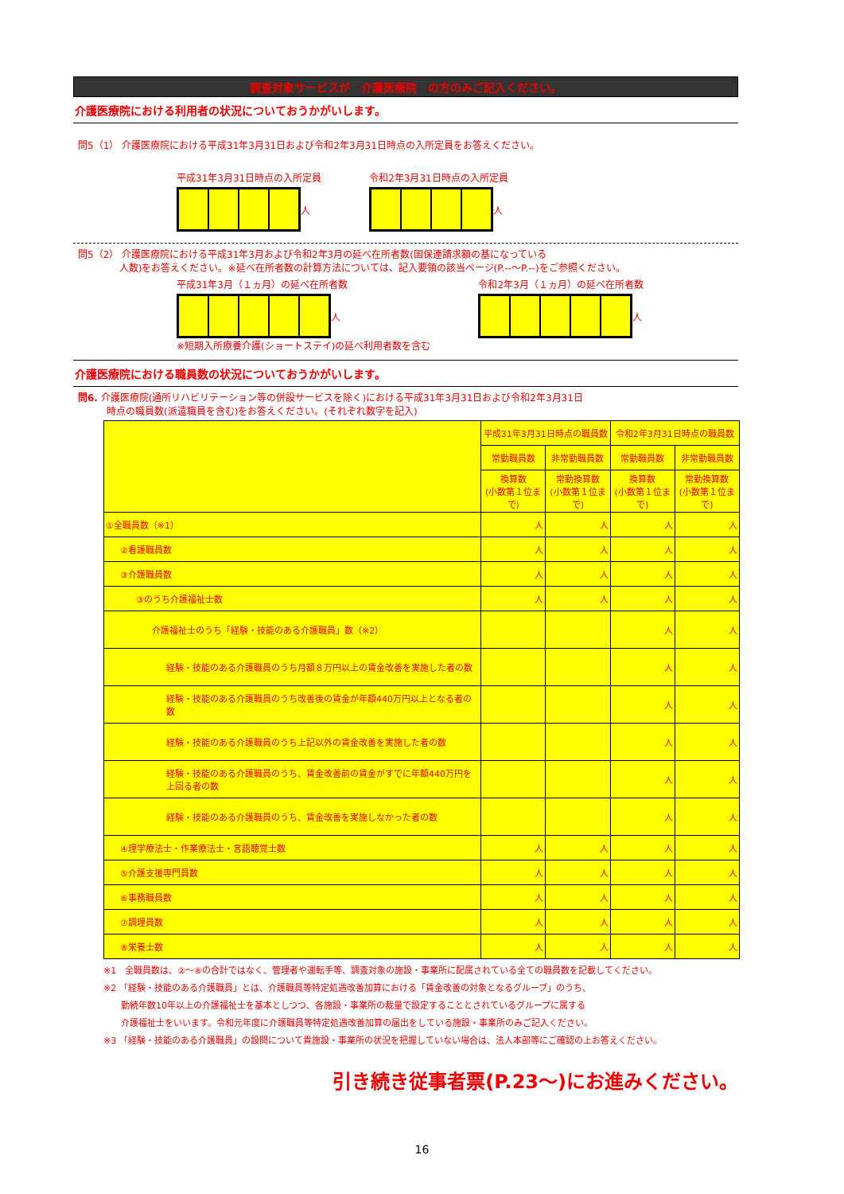調査対象サービスが　介護医療院　の方のみご記入ください。
介護医療院における利用者の状況についておうかがいします。
問5（1） 介護医療院における平成31年3月31日および令和2年3月31日時点の入所定員をお答えください。
平成31年3月31日時点の入所定員
人
令和2年3月31日時点の入所定員
人
問5（2） 介護医療院における平成31年3月および令和2年3月の延べ在所者数(国保連請求額の基になっている
　　　　 人数)をお答えください。※延べ在所者数の計算方法については、記入要領の該当ページ(P.--～P.--)をご参照ください。
平成31年3月（１ヵ月）の延べ在所者数
人
※短期入所療養介護(ショートステイ)の延べ利用者数を含む
令和2年3月（１ヵ月）の延べ在所者数
人
介護医療院における職員数の状況についておうかがいします。
問6. 介護医療院(通所リハビリテーション等の併設サービスを除く)における平成31年3月31日および令和2年3月31日
　　　時点の職員数(派遣職員を含む)をお答えください。(それぞれ数字を記入)
| | 平成31年3月31日時点の職員数 | | 令和2年3月31日時点の職員数 | |
| --- | --- | --- | --- | --- |
| | 常勤職員数 | 非常勤職員数 | 常勤職員数 | 非常勤職員数 |
| | 換算数 (小数第１位まで) | 常勤換算数 (小数第１位まで) | 換算数 (小数第１位まで) | 常勤換算数 (小数第１位まで) |
| ①全職員数（※1） | 人 | 人 | 人 | 人 |
| ②看護職員数 | 人 | 人 | 人 | 人 |
| ③介護職員数 | 人 | 人 | 人 | 人 |
| ③のうち介護福祉士数 | 人 | 人 | 人 | 人 |
| 介護福祉士のうち「経験・技能のある介護職員」数（※2） | | | 人 | 人 |
| 経験・技能のある介護職員のうち月額８万円以上の賃金改善を実施した者の数 | | | 人 | 人 |
| 経験・技能のある介護職員のうち改善後の賃金が年額440万円以上となる者の数 | | | 人 | 人 |
| 経験・技能のある介護職員のうち上記以外の賃金改善を実施した者の数 | | | 人 | 人 |
| 経験・技能のある介護職員のうち、賃金改善前の賃金がすでに年額440万円を上回る者の数 | | | 人 | 人 |
| 経験・技能のある介護職員のうち、賃金改善を実施しなかった者の数 | | | 人 | 人 |
| ④理学療法士・作業療法士・言語聴覚士数 | 人 | 人 | 人 | 人 |
| ⑤介護支援専門員数 | 人 | 人 | 人 | 人 |
| ⑥事務職員数 | 人 | 人 | 人 | 人 |
| ⑦調理員数 | 人 | 人 | 人 | 人 |
| ⑧栄養士数 | 人 | 人 | 人 | 人 |
※1　全職員数は、②～⑧の合計ではなく、管理者や運転手等、調査対象の施設・事業所に配属されている全ての職員数を記載してください。
※2 「経験・技能のある介護職員」とは、介護職員等特定処遇改善加算における「賃金改善の対象となるグループ」のうち、
　　勤続年数10年以上の介護福祉士を基本としつつ、各施設・事業所の裁量で設定することとされているグループに属する
　　介護福祉士をいいます。令和元年度に介護職員等特定処遇改善加算の届出をしている施設・事業所のみご記入ください。
※3 「経験・技能のある介護職員」の設問について貴施設・事業所の状況を把握していない場合は、法人本部等にご確認の上お答えください。
引き続き従事者票(P.23～)にお進みください。
16